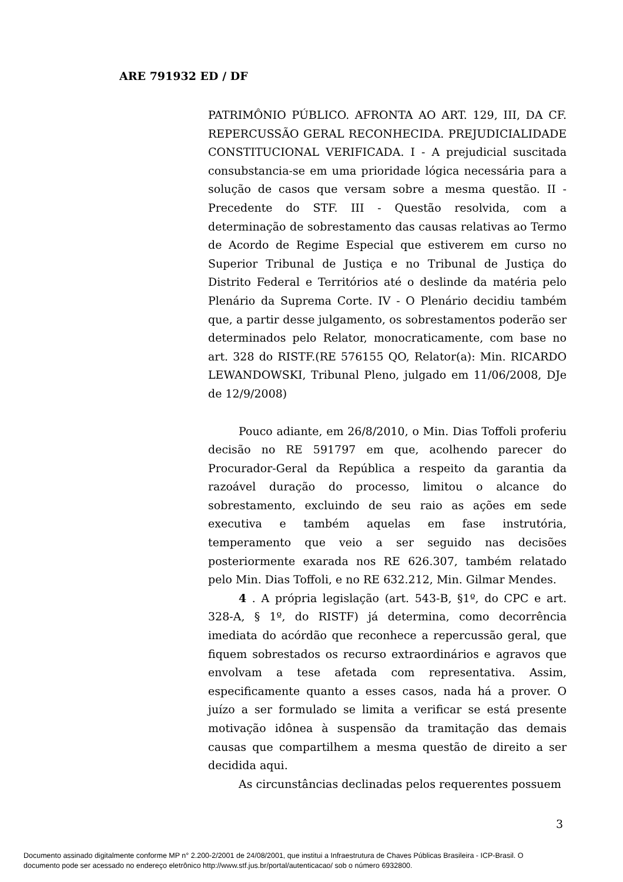ARE 791932 ED / DF
PATRIMÔNIO PÚBLICO. AFRONTA AO ART. 129, III, DA CF. REPERCUSSÃO GERAL RECONHECIDA. PREJUDICIALIDADE CONSTITUCIONAL VERIFICADA. I - A prejudicial suscitada consubstancia-se em uma prioridade lógica necessária para a solução de casos que versam sobre a mesma questão. II - Precedente do STF. III - Questão resolvida, com a determinação de sobrestamento das causas relativas ao Termo de Acordo de Regime Especial que estiverem em curso no Superior Tribunal de Justiça e no Tribunal de Justiça do Distrito Federal e Territórios até o deslinde da matéria pelo Plenário da Suprema Corte. IV - O Plenário decidiu também que, a partir desse julgamento, os sobrestamentos poderão ser determinados pelo Relator, monocraticamente, com base no art. 328 do RISTF.(RE 576155 QO, Relator(a): Min. RICARDO LEWANDOWSKI, Tribunal Pleno, julgado em 11/06/2008, DJe de 12/9/2008)
Pouco adiante, em 26/8/2010, o Min. Dias Toffoli proferiu decisão no RE 591797 em que, acolhendo parecer do Procurador-Geral da República a respeito da garantia da razoável duração do processo, limitou o alcance do sobrestamento, excluindo de seu raio as ações em sede executiva e também aquelas em fase instrutória, temperamento que veio a ser seguido nas decisões posteriormente exarada nos RE 626.307, também relatado pelo Min. Dias Toffoli, e no RE 632.212, Min. Gilmar Mendes.
4 . A própria legislação (art. 543-B, §1º, do CPC e art. 328-A, § 1º, do RISTF) já determina, como decorrência imediata do acórdão que reconhece a repercussão geral, que fiquem sobrestados os recurso extraordinários e agravos que envolvam a tese afetada com representativa. Assim, especificamente quanto a esses casos, nada há a prover. O juízo a ser formulado se limita a verificar se está presente motivação idônea à suspensão da tramitação das demais causas que compartilhem a mesma questão de direito a ser decidida aqui.
As circunstâncias declinadas pelos requerentes possuem
3
Documento assinado digitalmente conforme MP n° 2.200-2/2001 de 24/08/2001, que institui a Infraestrutura de Chaves Públicas Brasileira - ICP-Brasil. O
documento pode ser acessado no endereço eletrônico http://www.stf.jus.br/portal/autenticacao/ sob o número 6932800.